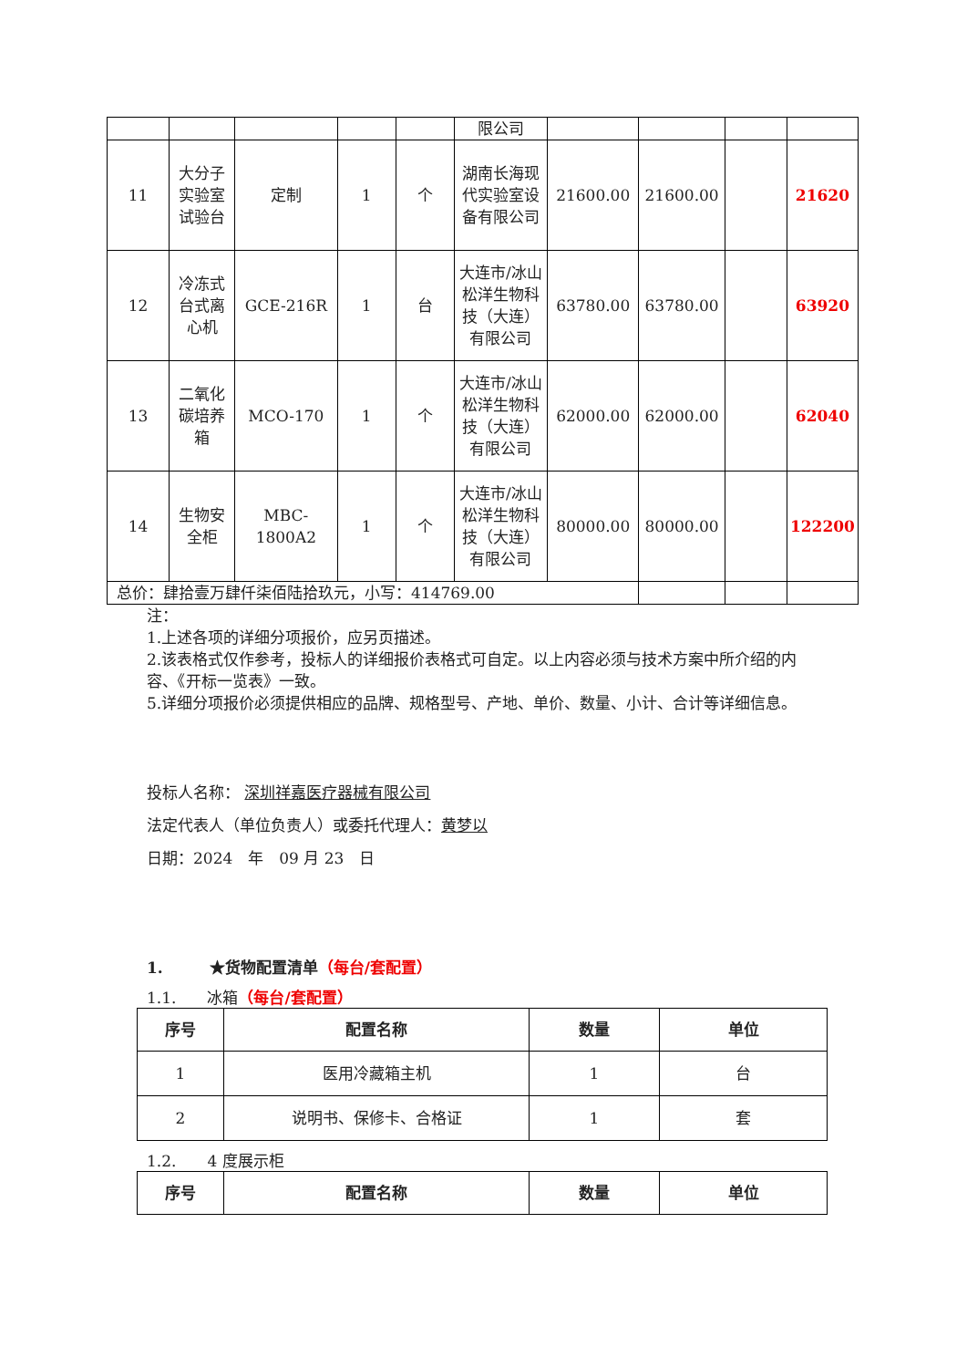| | | | | | 限公司 | | | | |
| 11 | 大分子实验室试验台 | 定制 | 1 | 个 | 湖南长海现代实验室设备有限公司 | 21600.00 | 21600.00 | | 21620 |
| 12 | 冷冻式台式离心机 | GCE-216R | 1 | 台 | 大连市/冰山松洋生物科技（大连）有限公司 | 63780.00 | 63780.00 | | 63920 |
| 13 | 二氧化碳培养箱 | MCO-170 | 1 | 个 | 大连市/冰山松洋生物科技（大连）有限公司 | 62000.00 | 62000.00 | | 62040 |
| 14 | 生物安全柜 | MBC-1800A2 | 1 | 个 | 大连市/冰山松洋生物科技（大连）有限公司 | 80000.00 | 80000.00 | | 122200 |
| 总价：肆拾壹万肆仟柒佰陆拾玖元，小写：414769.00 | | | | | | | | | |
注：
1.上述各项的详细分项报价，应另页描述。
2.该表格式仅作参考，投标人的详细报价表格式可自定。以上内容必须与技术方案中所介绍的内容、《开标一览表》一致。
5.详细分项报价必须提供相应的品牌、规格型号、产地、单价、数量、小计、合计等详细信息。
投标人名称： 深圳祥嘉医疗器械有限公司
法定代表人（单位负责人）或委托代理人：黄梦以
日期：2024　年　09 月 23　日
1.　　　★货物配置清单（每台/套配置）
1.1.　　冰箱（每台/套配置）
| 序号 | 配置名称 | 数量 | 单位 |
| --- | --- | --- | --- |
| 1 | 医用冷藏箱主机 | 1 | 台 |
| 2 | 说明书、保修卡、合格证 | 1 | 套 |
1.2.　　4 度展示柜
| 序号 | 配置名称 | 数量 | 单位 |
| --- | --- | --- | --- |